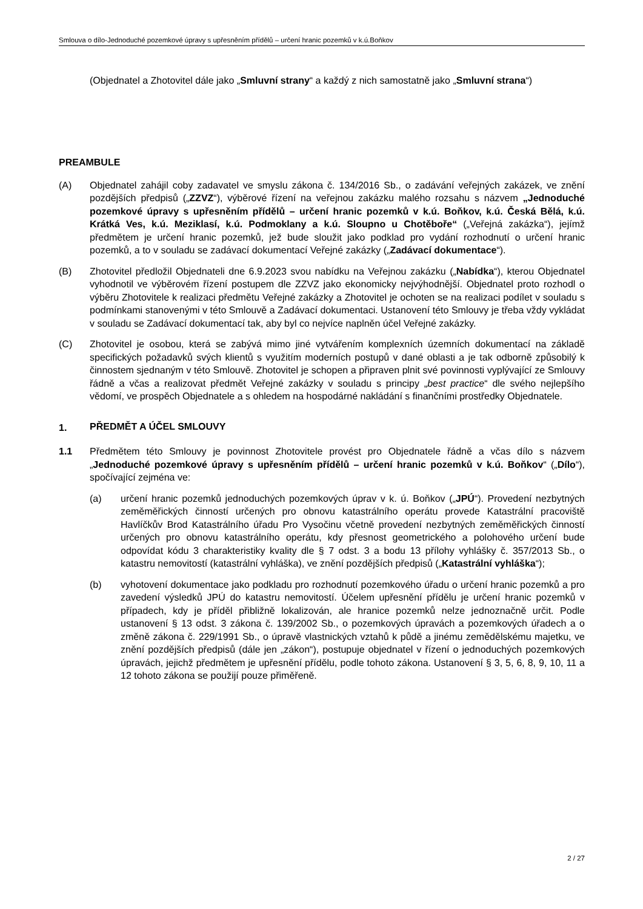Smlouva o dílo-Jednoduché pozemkové úpravy s upřesněním přídělů – určení hranic pozemků v k.ú.Boňkov
(Objednatel a Zhotovitel dále jako „Smluvní strany“ a každý z nich samostatně jako „Smluvní strana“)
PREAMBULE
(A) Objednatel zahájil coby zadavatel ve smyslu zákona č. 134/2016 Sb., o zadávání veřejných zakázek, ve znění pozdějších předpisů („ZZVZ“), výběrové řízení na veřejnou zakázku malého rozsahu s názvem „Jednoduché pozemkové úpravy s upřesněním přídělů – určení hranic pozemků v k.ú. Boňkov, k.ú. Česká Bělá, k.ú. Krátká Ves, k.ú. Meziklasí, k.ú. Podmoklany a k.ú. Sloupno u Chotěboře“ („Veřejná zakázka“), jejímž předmětem je určení hranic pozemků, jež bude sloužit jako podklad pro vydání rozhodnutí o určení hranic pozemků, a to v souladu se zadávací dokumentací Veřejné zakázky („Zadávací dokumentace“).
(B) Zhotovitel předložil Objednateli dne 6.9.2023 svou nabídku na Veřejnou zakázku („Nabídka“), kterou Objednatel vyhodnotil ve výběrovém řízení postupem dle ZZVZ jako ekonomicky nejvýhodnější. Objednatel proto rozhodl o výběru Zhotovitele k realizaci předmětu Veřejné zakázky a Zhotovitel je ochoten se na realizaci podílet v souladu s podmínkami stanovenými v této Smlouvě a Zadávací dokumentaci. Ustanovení této Smlouvy je třeba vždy vykládat v souladu se Zadávací dokumentací tak, aby byl co nejvíce naplněn účel Veřejné zakázky.
(C) Zhotovitel je osobou, která se zabývá mimo jiné vytvářením komplexních územních dokumentací na základě specifických požadavků svých klientů s využitím moderních postupů v dané oblasti a je tak odborně způsobilý k činnostem sjednaným v této Smlouvě. Zhotovitel je schopen a připraven plnit své povinnosti vyplývající ze Smlouvy řádně a včas a realizovat předmět Veřejné zakázky v souladu s principy „best practice“ dle svého nejlepšího vědomí, ve prospěch Objednatele a s ohledem na hospodárné nakládání s finančními prostředky Objednatele.
1.
PŘEDMĚT A ÚČEL SMLOUVY
1.1 Předmětem této Smlouvy je povinnost Zhotovitele provést pro Objednatele řádně a včas dílo s názvem „Jednoduché pozemkové úpravy s upřesněním přídělů – určení hranic pozemků v k.ú. Boňkov“ („Dílo“), spočívající zejména ve:
(a) určení hranic pozemků jednoduchých pozemkových úprav v k. ú. Boňkov („JPÚ“). Provedení nezbytných zeměměřických činností určených pro obnovu katastrálního operátu provede Katastrální pracoviště Havlíčkův Brod Katastrálního úřadu Pro Vysočinu včetně provedení nezbytných zeměměřických činností určených pro obnovu katastrálního operátu, kdy přesnost geometrického a polohového určení bude odpovídat kódu 3 charakteristiky kvality dle § 7 odst. 3 a bodu 13 přílohy vyhlášky č. 357/2013 Sb., o katastru nemovitostí (katastrální vyhláška), ve znění pozdějších předpisů („Katastrální vyhláška“);
(b) vyhotovení dokumentace jako podkladu pro rozhodnutí pozemkového úřadu o určení hranic pozemků a pro zavedení výsledků JPÚ do katastru nemovitostí. Účelem upřesnění přídělu je určení hranic pozemků v případech, kdy je příděl přibližně lokalizován, ale hranice pozemků nelze jednoznačně určit. Podle ustanovení § 13 odst. 3 zákona č. 139/2002 Sb., o pozemkových úpravách a pozemkových úřadech a o změně zákona č. 229/1991 Sb., o úpravě vlastnických vztahů k půdě a jinému zemědělskému majetku, ve znění pozdějších předpisů (dále jen „zákon“), postupuje objednatel v řízení o jednoduchých pozemkových úpravách, jejichž předmětem je upřesnění přídělu, podle tohoto zákona. Ustanovení § 3, 5, 6, 8, 9, 10, 11 a 12 tohoto zákona se použijí pouze přiměřeně.
2 / 27